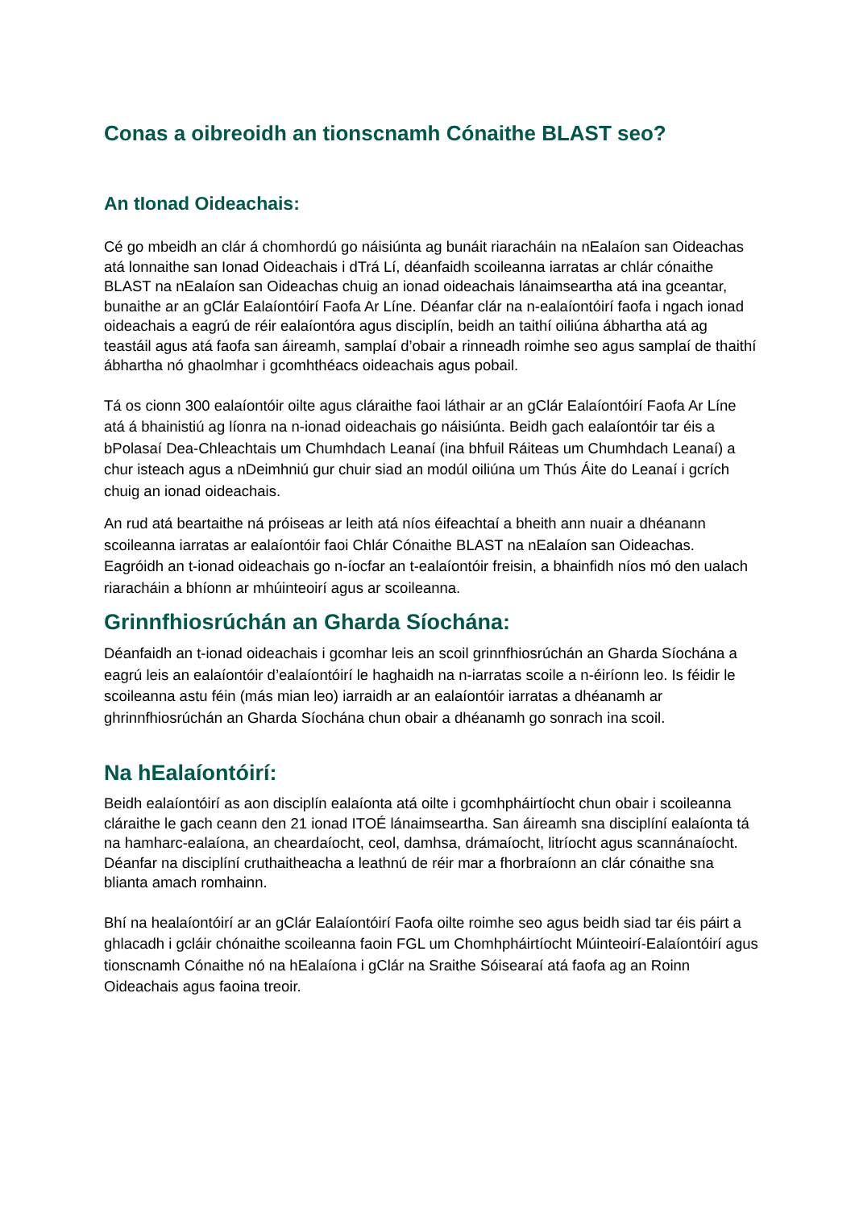Conas a oibreoidh an tionscnamh Cónaithe BLAST seo?
An tIonad Oideachais:
Cé go mbeidh an clár á chomhordú go náisiúnta ag bunáit riaracháin na nEalaíon san Oideachas atá lonnaithe san Ionad Oideachais i dTrá Lí, déanfaidh scoileanna iarratas ar chlár cónaithe BLAST na nEalaíon san Oideachas chuig an ionad oideachais lánaimseartha atá ina gceantar, bunaithe ar an gClár Ealaíontóirí Faofa Ar Líne. Déanfar clár na n-ealaíontóirí faofa i ngach ionad oideachais a eagrú de réir ealaíontóra agus disciplín, beidh an taithí oiliúna ábhartha atá ag teastáil agus atá faofa san áireamh, samplaí d’obair a rinneadh roimhe seo agus samplaí de thaithí ábhartha nó ghaolmhar i gcomhthéacs oideachais agus pobail.
Tá os cionn 300 ealaíontóir oilte agus cláraithe faoi láthair ar an gClár Ealaíontóirí Faofa Ar Líne atá á bhainistiú ag líonra na n-ionad oideachais go náisiúnta. Beidh gach ealaíontóir tar éis a bPolasaí Dea-Chleachtais um Chumhdach Leanaí (ina bhfuil Ráiteas um Chumhdach Leanaí) a chur isteach agus a nDeimhniú gur chuir siad an modúl oiliúna um Thús Áite do Leanaí i gcrích chuig an ionad oideachais.
An rud atá beartaithe ná próiseas ar leith atá níos éifeachtaí a bheith ann nuair a dhéanann scoileanna iarratas ar ealaíontóir faoi Chlár Cónaithe BLAST na nEalaíon san Oideachas. Eagróidh an t-ionad oideachais go n-íocfar an t-ealaíontóir freisin, a bhainfidh níos mó den ualach riaracháin a bhíonn ar mhúinteoirí agus ar scoileanna.
Grinnfhiosrúchán an Gharda Síochána:
Déanfaidh an t-ionad oideachais i gcomhar leis an scoil grinnfhiosrúchán an Gharda Síochána a eagrú leis an ealaíontóir d’ealaíontóirí le haghaidh na n-iarratas scoile a n-éiríonn leo. Is féidir le scoileanna astu féin (más mian leo) iarraidh ar an ealaíontóir iarratas a dhéanamh ar ghrinnfhiosrúchán an Gharda Síochána chun obair a dhéanamh go sonrach ina scoil.
Na hEalaíontóirí:
Beidh ealaíontóirí as aon disciplín ealaíonta atá oilte i gcomhpháirtíocht chun obair i scoileanna cláraithe le gach ceann den 21 ionad ITOÉ lánaimseartha. San áireamh sna disciplíní ealaíonta tá na hamharc-ealaíona, an cheardaíocht, ceol, damhsa, drámaíocht, litríocht agus scannánaíocht. Déanfar na disciplíní cruthaitheacha a leathnú de réir mar a fhorbraíonn an clár cónaithe sna blianta amach romhainn.
Bhí na healaíontóirí ar an gClár Ealaíontóirí Faofa oilte roimhe seo agus beidh siad tar éis páirt a ghlacadh i gcláir chónaithe scoileanna faoin FGL um Chomhpháirtíocht Múinteoirí-Ealaíontóirí agus tionscnamh Cónaithe nó na hEalaíona i gClár na Sraithe Sóisearaí atá faofa ag an Roinn Oideachais agus faoina treoir.